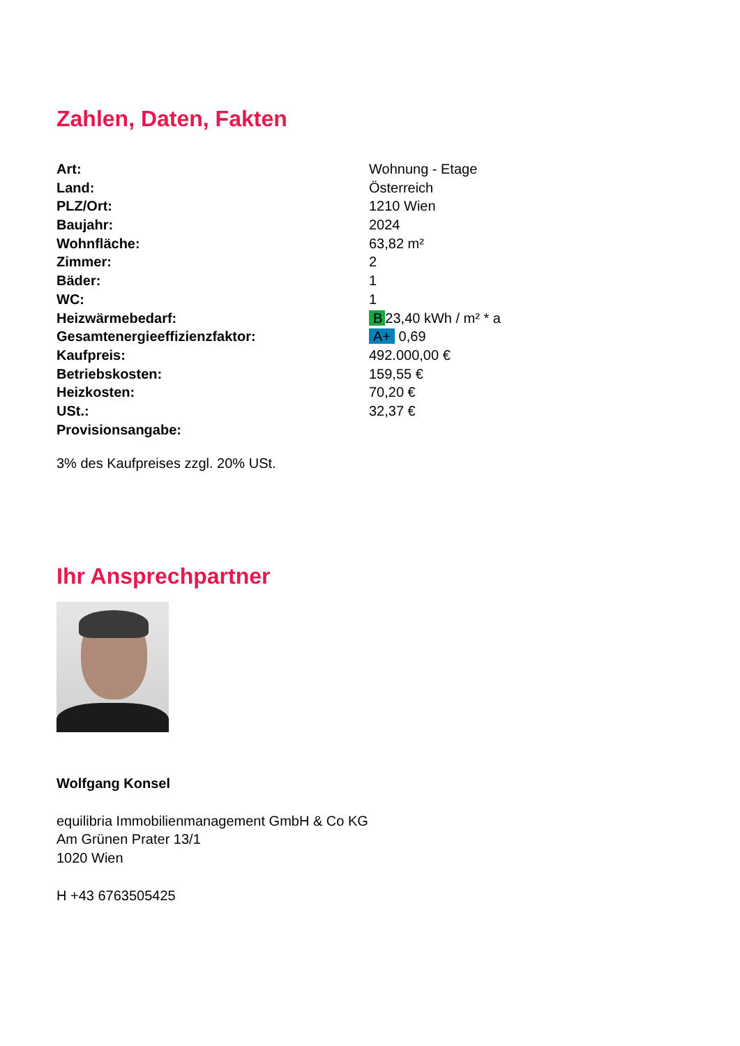Zahlen, Daten, Fakten
| Art: | Wohnung - Etage |
| Land: | Österreich |
| PLZ/Ort: | 1210 Wien |
| Baujahr: | 2024 |
| Wohnfläche: | 63,82 m² |
| Zimmer: | 2 |
| Bäder: | 1 |
| WC: | 1 |
| Heizwärmebedarf: | B 23,40 kWh / m² * a |
| Gesamtenergieeffizienzfaktor: | A+ 0,69 |
| Kaufpreis: | 492.000,00 € |
| Betriebskosten: | 159,55 € |
| Heizkosten: | 70,20 € |
| USt.: | 32,37 € |
| Provisionsangabe: | |
3% des Kaufpreises zzgl. 20% USt.
Ihr Ansprechpartner
Wolfgang Konsel
equilibria Immobilienmanagement GmbH & Co KG
Am Grünen Prater 13/1
1020 Wien
H +43 6763505425